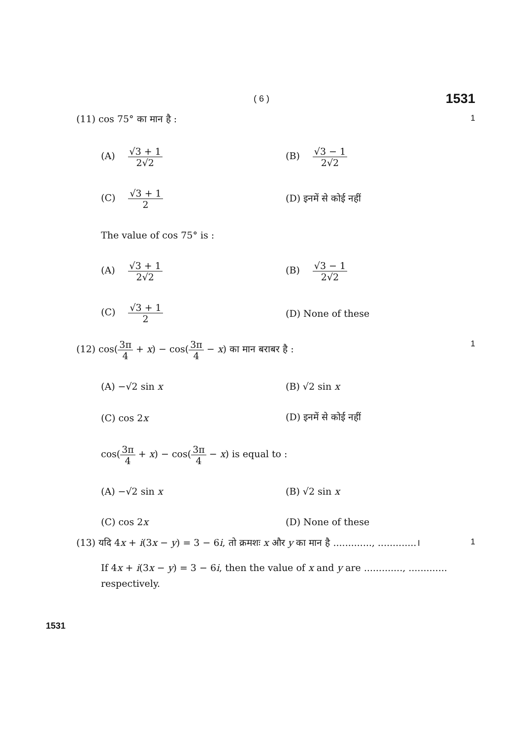( 6 ) 1531
(11) cos 75° का मान है : 1
(A) √3 + 1 2√2
(B) √3 − 1 2√2
(C) √3 + 1 2
(D) इनमें से कोई नहीं
The value of cos 75° is :
(A) √3 + 1 2√2
(B) √3 − 1 2√2
(C) √3 + 1 2
(D) None of these
(12) cos(3π 4 + x) − cos(3π 4 − x) का मान बराबर है : 1
(A) −√2 sin x
(B) √2 sin x
(C) cos 2x
(D) इनमें से कोई नहीं
cos(3π 4 + x) − cos(3π 4 − x) is equal to :
(A) −√2 sin x
(B) √2 sin x
(C) cos 2x
(D) None of these
(13) यदि 4x + i(3x − y) = 3 − 6i, तो क्रमशः x और y का मान है ............., .............। 1
If 4x + i(3x − y) = 3 − 6i, then the value of x and y are ............., .............
respectively.
1531